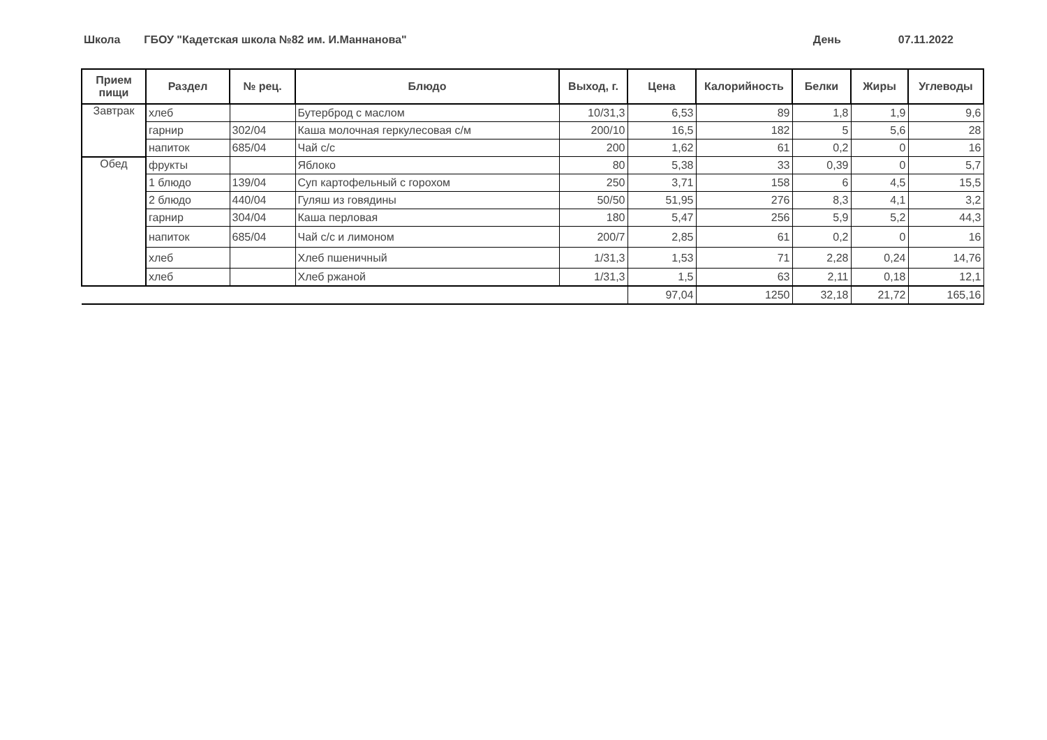Школа ГБОУ "Кадетская школа №82 им. И.Маннанова"
День 07.11.2022
| Прием пищи | Раздел | № рец. | Блюдо | Выход, г. | Цена | Калорийность | Белки | Жиры | Углеводы |
| --- | --- | --- | --- | --- | --- | --- | --- | --- | --- |
| Завтрак | хлеб | | Бутерброд с маслом | 10/31,3 | 6,53 | 89 | 1,8 | 1,9 | 9,6 |
| | гарнир | 302/04 | Каша молочная геркулесовая с/м | 200/10 | 16,5 | 182 | 5 | 5,6 | 28 |
| | напиток | 685/04 | Чай с/с | 200 | 1,62 | 61 | 0,2 | 0 | 16 |
| Обед | фрукты | | Яблоко | 80 | 5,38 | 33 | 0,39 | 0 | 5,7 |
| | 1 блюдо | 139/04 | Суп картофельный с горохом | 250 | 3,71 | 158 | 6 | 4,5 | 15,5 |
| | 2 блюдо | 440/04 | Гуляш из говядины | 50/50 | 51,95 | 276 | 8,3 | 4,1 | 3,2 |
| | гарнир | 304/04 | Каша перловая | 180 | 5,47 | 256 | 5,9 | 5,2 | 44,3 |
| | напиток | 685/04 | Чай с/с и лимоном | 200/7 | 2,85 | 61 | 0,2 | 0 | 16 |
| | хлеб | | Хлеб пшеничный | 1/31,3 | 1,53 | 71 | 2,28 | 0,24 | 14,76 |
| | хлеб | | Хлеб ржаной | 1/31,3 | 1,5 | 63 | 2,11 | 0,18 | 12,1 |
| | | | | | 97,04 | 1250 | 32,18 | 21,72 | 165,16 |